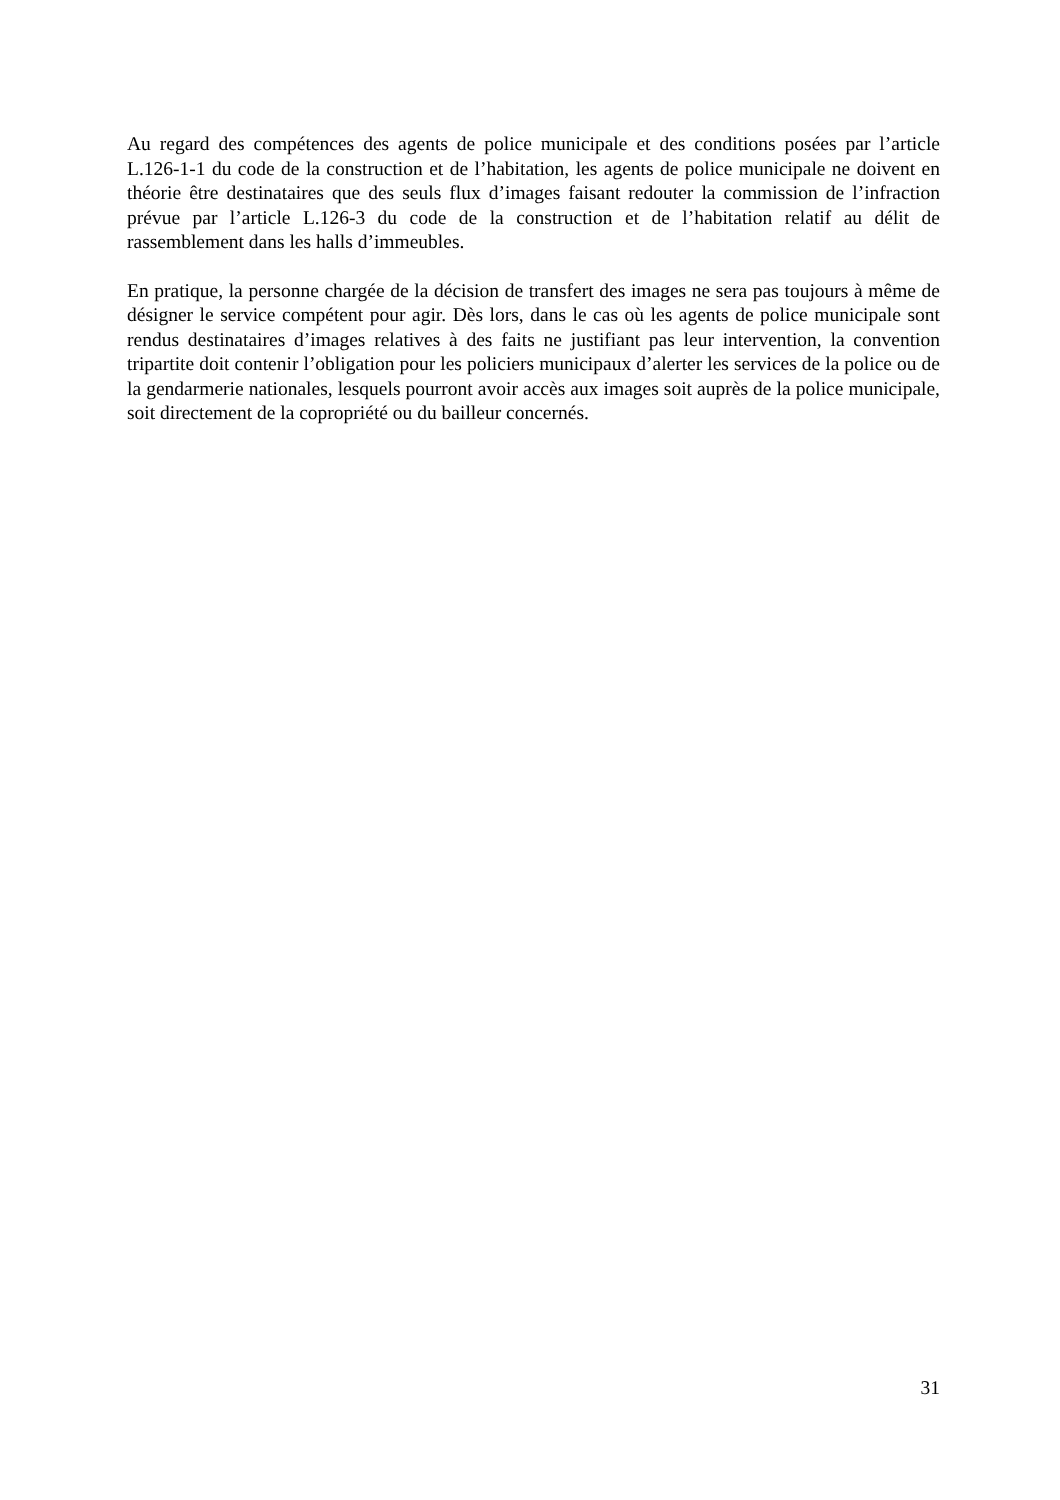Au regard des compétences des agents de police municipale et des conditions posées par l’article L.126-1-1 du code de la construction et de l’habitation, les agents de police municipale ne doivent en théorie être destinataires que des seuls flux d’images faisant redouter la commission de l’infraction prévue par l’article L.126-3 du code de la construction et de l’habitation relatif au délit de rassemblement dans les halls d’immeubles.
En pratique, la personne chargée de la décision de transfert des images ne sera pas toujours à même de désigner le service compétent pour agir. Dès lors, dans le cas où les agents de police municipale sont rendus destinataires d’images relatives à des faits ne justifiant pas leur intervention, la convention tripartite doit contenir l’obligation pour les policiers municipaux d’alerter les services de la police ou de la gendarmerie nationales, lesquels pourront avoir accès aux images soit auprès de la police municipale, soit directement de la copropriété ou du bailleur concernés.
31